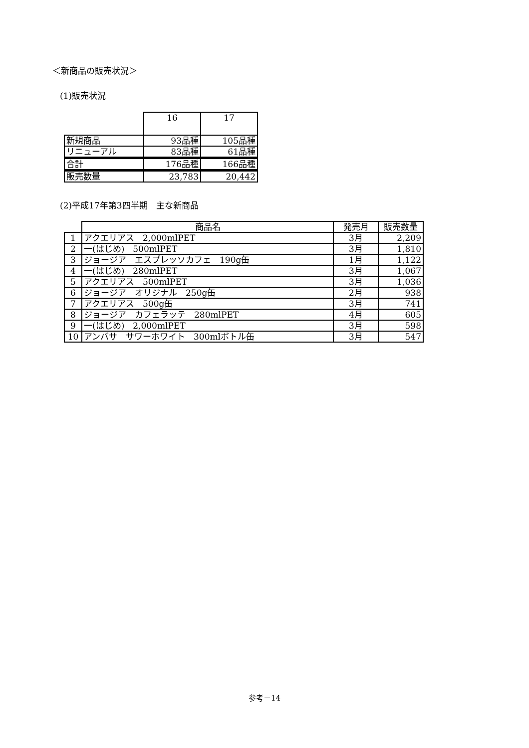＜新商品の販売状況＞
(1)販売状況
| | 16 | 17 |
| --- | --- | --- |
| 新規商品 | 93品種 | 105品種 |
| リニューアル | 83品種 | 61品種 |
| 合計 | 176品種 | 166品種 |
| 販売数量 | 23,783 | 20,442 |
(2)平成17年第3四半期　主な新商品
| | 商品名 | 発売月 | 販売数量 |
| --- | --- | --- | --- |
| 1 | アクエリアス 2,000mlPET | 3月 | 2,209 |
| 2 | 一(はじめ) 500mlPET | 3月 | 1,810 |
| 3 | ジョージア エスプレッソカフェ 190g缶 | 1月 | 1,122 |
| 4 | 一(はじめ) 280mlPET | 3月 | 1,067 |
| 5 | アクエリアス 500mlPET | 3月 | 1,036 |
| 6 | ジョージア オリジナル 250g缶 | 2月 | 938 |
| 7 | アクエリアス 500g缶 | 3月 | 741 |
| 8 | ジョージア カフェラッテ 280mlPET | 4月 | 605 |
| 9 | 一(はじめ) 2,000mlPET | 3月 | 598 |
| 10 | アンバサ サワーホワイト 300mlボトル缶 | 3月 | 547 |
参考－14